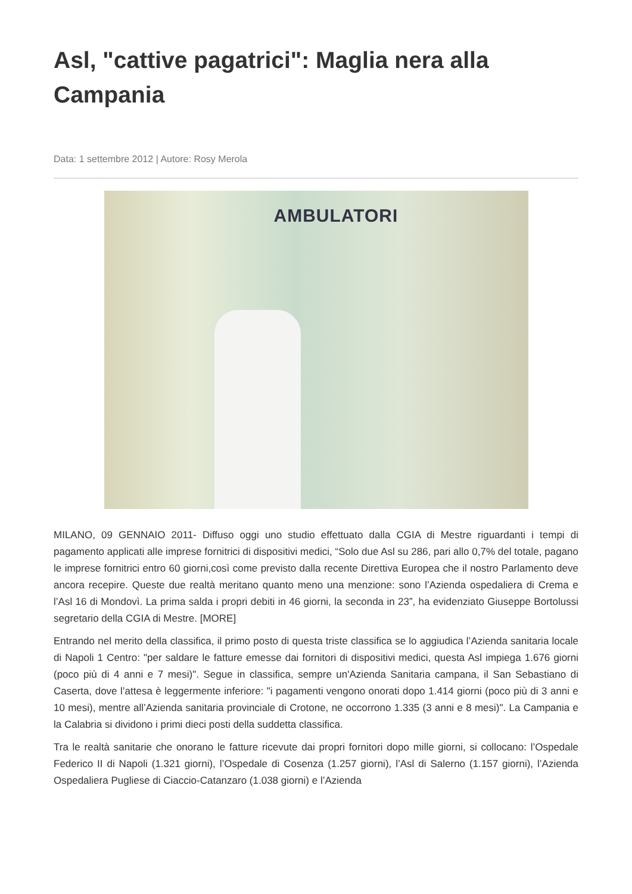Asl, "cattive pagatrici": Maglia nera alla Campania
Data: 1 settembre 2012 | Autore: Rosy Merola
AMBULATORI
MILANO, 09 GENNAIO 2011- Diffuso oggi uno studio effettuato dalla CGIA di Mestre riguardanti i tempi di pagamento applicati alle imprese fornitrici di dispositivi medici, “Solo due Asl su 286, pari allo 0,7% del totale, pagano le imprese fornitrici entro 60 giorni,così come previsto dalla recente Direttiva Europea che il nostro Parlamento deve ancora recepire. Queste due realtà meritano quanto meno una menzione: sono l’Azienda ospedaliera di Crema e l’Asl 16 di Mondovì. La prima salda i propri debiti in 46 giorni, la seconda in 23”, ha evidenziato Giuseppe Bortolussi segretario della CGIA di Mestre. [MORE]
Entrando nel merito della classifica, il primo posto di questa triste classifica se lo aggiudica l’Azienda sanitaria locale di Napoli 1 Centro: "per saldare le fatture emesse dai fornitori di dispositivi medici, questa Asl impiega 1.676 giorni (poco più di 4 anni e 7 mesi)". Segue in classifica, sempre un'Azienda Sanitaria campana, il San Sebastiano di Caserta, dove l’attesa è leggermente inferiore: "i pagamenti vengono onorati dopo 1.414 giorni (poco più di 3 anni e 10 mesi), mentre all’Azienda sanitaria provinciale di Crotone, ne occorrono 1.335 (3 anni e 8 mesi)". La Campania e la Calabria si dividono i primi dieci posti della suddetta classifica.
Tra le realtà sanitarie che onorano le fatture ricevute dai propri fornitori dopo mille giorni, si collocano: l’Ospedale Federico II di Napoli (1.321 giorni), l’Ospedale di Cosenza (1.257 giorni), l’Asl di Salerno (1.157 giorni), l’Azienda Ospedaliera Pugliese di Ciaccio-Catanzaro (1.038 giorni) e l’Azienda